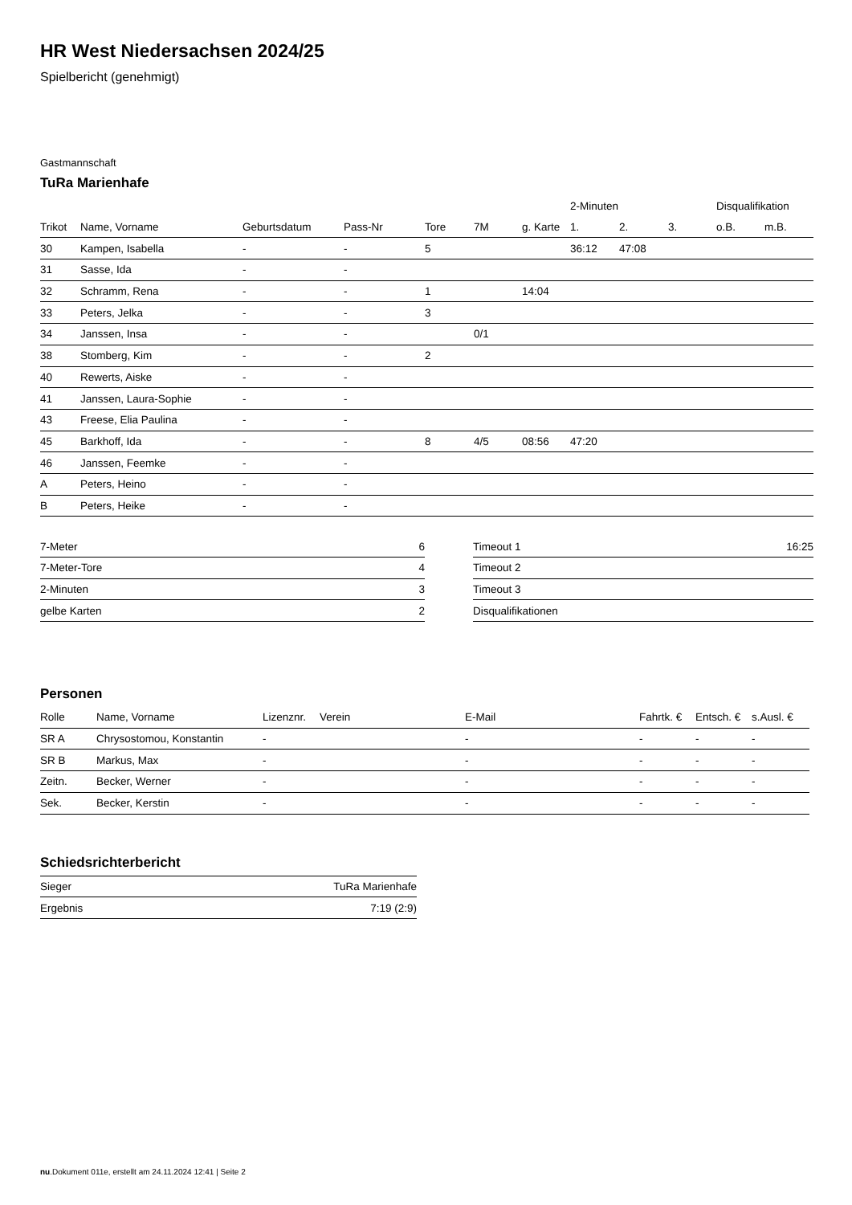HR West Niedersachsen 2024/25
Spielbericht (genehmigt)
Gastmannschaft
TuRa Marienhafe
| | | | | | | | 2-Minuten | | | Disqualifikation | |
| --- | --- | --- | --- | --- | --- | --- | --- | --- | --- | --- | --- |
| Trikot | Name, Vorname | Geburtsdatum | Pass-Nr | Tore | 7M | g. Karte | 1. | 2. | 3. | o.B. | m.B. |
| 30 | Kampen, Isabella | - | - | 5 | | | 36:12 | 47:08 | | | |
| 31 | Sasse, Ida | - | - | | | | | | | | |
| 32 | Schramm, Rena | - | - | 1 | | 14:04 | | | | | |
| 33 | Peters, Jelka | - | - | 3 | | | | | | | |
| 34 | Janssen, Insa | - | - | | 0/1 | | | | | | |
| 38 | Stomberg, Kim | - | - | 2 | | | | | | | |
| 40 | Rewerts, Aiske | - | - | | | | | | | | |
| 41 | Janssen, Laura-Sophie | - | - | | | | | | | | |
| 43 | Freese, Elia Paulina | - | - | | | | | | | | |
| 45 | Barkhoff, Ida | - | - | 8 | 4/5 | 08:56 | 47:20 | | | | |
| 46 | Janssen, Feemke | - | - | | | | | | | | |
| A | Peters, Heino | - | - | | | | | | | | |
| B | Peters, Heike | - | - | | | | | | | | |
| 7-Meter | 6 |
| 7-Meter-Tore | 4 |
| 2-Minuten | 3 |
| gelbe Karten | 2 |
| Timeout 1 | 16:25 |
| Timeout 2 | |
| Timeout 3 | |
| Disqualifikationen | |
Personen
| Rolle | Name, Vorname | Lizenznr. | Verein | E-Mail | Fahrtk. € | Entsch. € | s.Ausl. € |
| --- | --- | --- | --- | --- | --- | --- | --- |
| SR A | Chrysostomou, Konstantin | - | | - | - | - | - |
| SR B | Markus, Max | - | | - | - | - | - |
| Zeitn. | Becker, Werner | - | | - | - | - | - |
| Sek. | Becker, Kerstin | - | | - | - | - | - |
Schiedsrichterbericht
| Sieger | TuRa Marienhafe |
| Ergebnis | 7:19 (2:9) |
nu.Dokument 011e, erstellt am 24.11.2024 12:41 | Seite 2